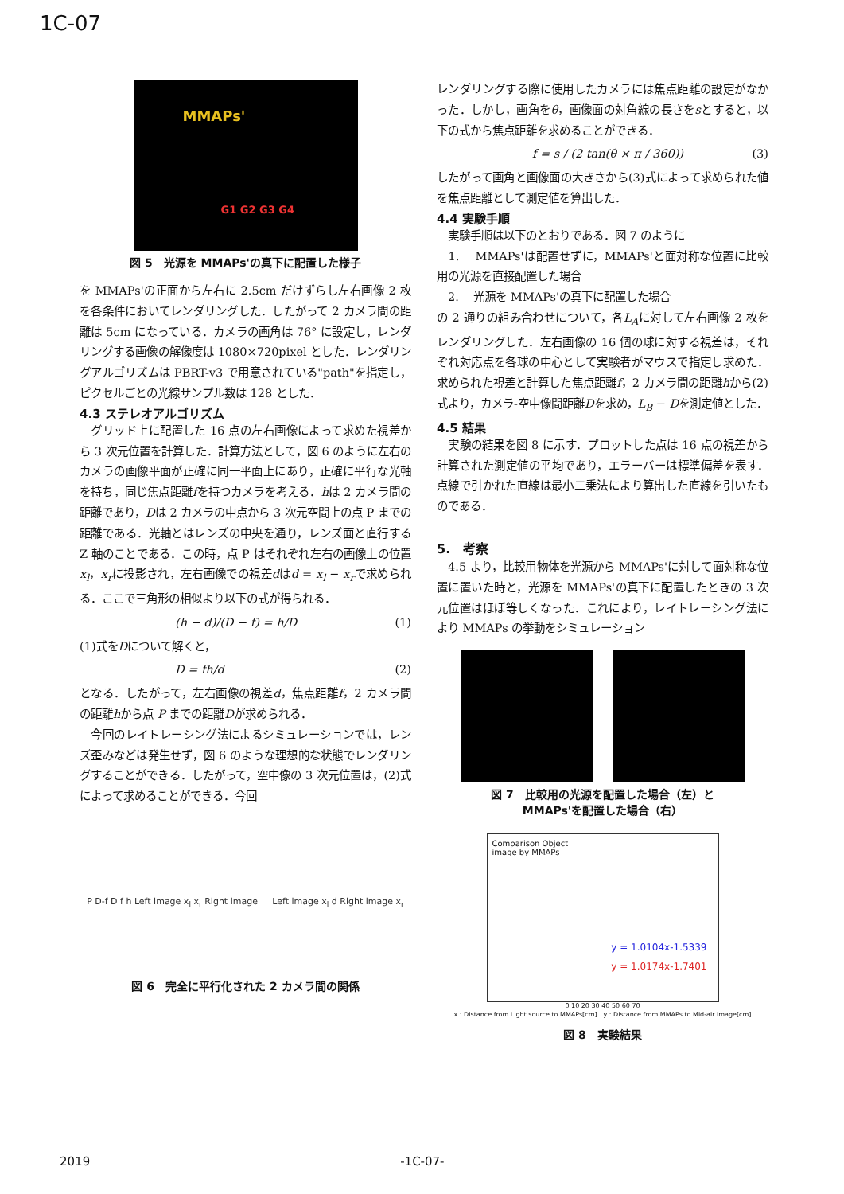1C-07
MMAPs'
G1 G2 G3 G4
図 5　光源を MMAPs'の真下に配置した様子
を MMAPs'の正面から左右に 2.5cm だけずらし左右画像 2 枚を各条件においてレンダリングした．したがって 2 カメラ間の距離は 5cm になっている．カメラの画角は 76° に設定し，レンダリングする画像の解像度は 1080×720pixel とした．レンダリングアルゴリズムは PBRT-v3 で用意されている"path"を指定し，ピクセルごとの光線サンプル数は 128 とした．
4.3 ステレオアルゴリズム
　グリッド上に配置した 16 点の左右画像によって求めた視差から 3 次元位置を計算した．計算方法として，図 6 のように左右のカメラの画像平面が正確に同一平面上にあり，正確に平行な光軸を持ち，同じ焦点距離fを持つカメラを考える．hは 2 カメラ間の距離であり，Dは 2 カメラの中点から 3 次元空間上の点 P までの距離である．光軸とはレンズの中央を通り，レンズ面と直行する Z 軸のことである．この時，点 P はそれぞれ左右の画像上の位置x<sub>l</sub>，x<sub>r</sub>に投影され，左右画像での視差dはd = x<sub>l</sub> − x<sub>r</sub>で求められる．ここで三角形の相似より以下の式が得られる．
(h − d)/(D − f) = h/D (1)
(1)式をDについて解くと，
D = fh/d (2)
となる．したがって，左右画像の視差d，焦点距離f，2 カメラ間の距離hから点 P までの距離Dが求められる．
　今回のレイトレーシング法によるシミュレーションでは，レンズ歪みなどは発生せず，図 6 のような理想的な状態でレンダリングすることができる．したがって，空中像の 3 次元位置は，(2)式によって求めることができる．今回
P D-f D f h Left image x<sub>l</sub> x<sub>r</sub> Right image Left image x<sub>l</sub> d Right image x<sub>r</sub>
図 6　完全に平行化された 2 カメラ間の関係
レンダリングする際に使用したカメラには焦点距離の設定がなかった．しかし，画角をθ，画像面の対角線の長さをsとすると，以下の式から焦点距離を求めることができる．
f = s / (2 tan(θ × π / 360)) (3)
したがって画角と画像面の大きさから(3)式によって求められた値を焦点距離として測定値を算出した．
4.4 実験手順
　実験手順は以下のとおりである．図 7 のように
　1.　 MMAPs'は配置せずに，MMAPs'と面対称な位置に比較用の光源を直接配置した場合
　2.　 光源を MMAPs'の真下に配置した場合
の 2 通りの組み合わせについて，各L<sub>A</sub>に対して左右画像 2 枚をレンダリングした．左右画像の 16 個の球に対する視差は，それぞれ対応点を各球の中心として実験者がマウスで指定し求めた．求められた視差と計算した焦点距離f，2 カメラ間の距離hから(2)式より，カメラ-空中像間距離Dを求め，L<sub>B</sub> − Dを測定値とした．
4.5 結果
　実験の結果を図 8 に示す．プロットした点は 16 点の視差から計算された測定値の平均であり，エラーバーは標準偏差を表す．点線で引かれた直線は最小二乗法により算出した直線を引いたものである．
5.　考察
　4.5 より，比較用物体を光源から MMAPs'に対して面対称な位置に置いた時と，光源を MMAPs'の真下に配置したときの 3 次元位置はほぼ等しくなった．これにより，レイトレーシング法により MMAPs の挙動をシミュレーション
図 7　比較用の光源を配置した場合（左）と
MMAPs'を配置した場合（右）
Comparison Object
image by MMAPs
y = 1.0104x-1.5339
y = 1.0174x-1.7401
0 10 20 30 40 50 60 70
x : Distance from Light source to MMAPs[cm]　y : Distance from MMAPs to Mid-air image[cm]
図 8　実験結果
2019 -1C-07-